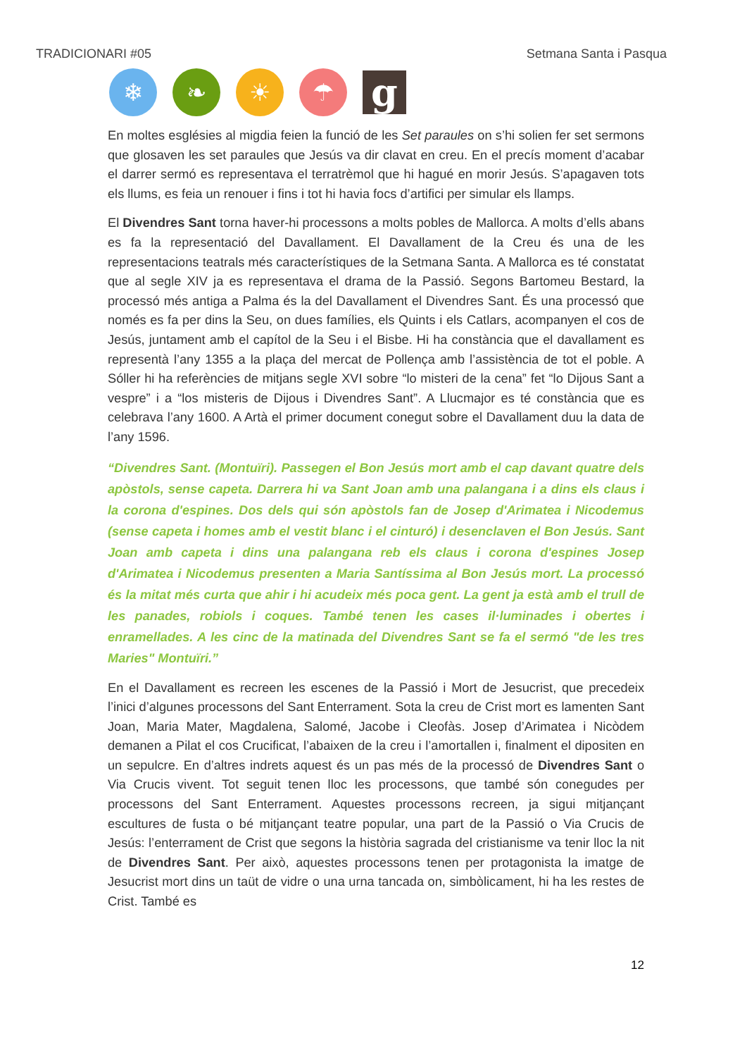TRADICIONARI #05 Setmana Santa i Pasqua
❄ ❧ ☀ ☂
g
En moltes esglésies al migdia feien la funció de les Set paraules on s’hi solien fer set sermons que glosaven les set paraules que Jesús va dir clavat en creu. En el precís moment d’acabar el darrer sermó es representava el terratrèmol que hi hagué en morir Jesús. S’apagaven tots els llums, es feia un renouer i fins i tot hi havia focs d’artifici per simular els llamps.
El Divendres Sant torna haver-hi processons a molts pobles de Mallorca. A molts d’ells abans es fa la representació del Davallament. El Davallament de la Creu és una de les representacions teatrals més característiques de la Setmana Santa. A Mallorca es té constatat que al segle XIV ja es representava el drama de la Passió. Segons Bartomeu Bestard, la processó més antiga a Palma és la del Davallament el Divendres Sant. És una processó que només es fa per dins la Seu, on dues famílies, els Quints i els Catlars, acompanyen el cos de Jesús, juntament amb el capítol de la Seu i el Bisbe. Hi ha constància que el davallament es representà l’any 1355 a la plaça del mercat de Pollença amb l’assistència de tot el poble. A Sóller hi ha referències de mitjans segle XVI sobre “lo misteri de la cena” fet “lo Dijous Sant a vespre” i a “los misteris de Dijous i Divendres Sant”. A Llucmajor es té constància que es celebrava l’any 1600. A Artà el primer document conegut sobre el Davallament duu la data de l’any 1596.
“Divendres Sant. (Montuïri). Passegen el Bon Jesús mort amb el cap davant quatre dels apòstols, sense capeta. Darrera hi va Sant Joan amb una palangana i a dins els claus i la corona d'espines. Dos dels qui són apòstols fan de Josep d'Arimatea i Nicodemus (sense capeta i homes amb el vestit blanc i el cinturó) i desenclaven el Bon Jesús. Sant Joan amb capeta i dins una palangana reb els claus i corona d'espines Josep d'Arimatea i Nicodemus presenten a Maria Santíssima al Bon Jesús mort. La processó és la mitat més curta que ahir i hi acudeix més poca gent. La gent ja està amb el trull de les panades, robiols i coques. També tenen les cases il·luminades i obertes i enramellades. A les cinc de la matinada del Divendres Sant se fa el sermó "de les tres Maries" Montuïri.”
En el Davallament es recreen les escenes de la Passió i Mort de Jesucrist, que precedeix l’inici d’algunes processons del Sant Enterrament. Sota la creu de Crist mort es lamenten Sant Joan, Maria Mater, Magdalena, Salomé, Jacobe i Cleofàs. Josep d’Arimatea i Nicòdem demanen a Pilat el cos Crucificat, l’abaixen de la creu i l’amortallen i, finalment el dipositen en un sepulcre. En d’altres indrets aquest és un pas més de la processó de Divendres Sant o Via Crucis vivent. Tot seguit tenen lloc les processons, que també són conegudes per processons del Sant Enterrament. Aquestes processons recreen, ja sigui mitjançant escultures de fusta o bé mitjançant teatre popular, una part de la Passió o Via Crucis de Jesús: l’enterrament de Crist que segons la història sagrada del cristianisme va tenir lloc la nit de Divendres Sant. Per això, aquestes processons tenen per protagonista la imatge de Jesucrist mort dins un taüt de vidre o una urna tancada on, simbòlicament, hi ha les restes de Crist. També es
12